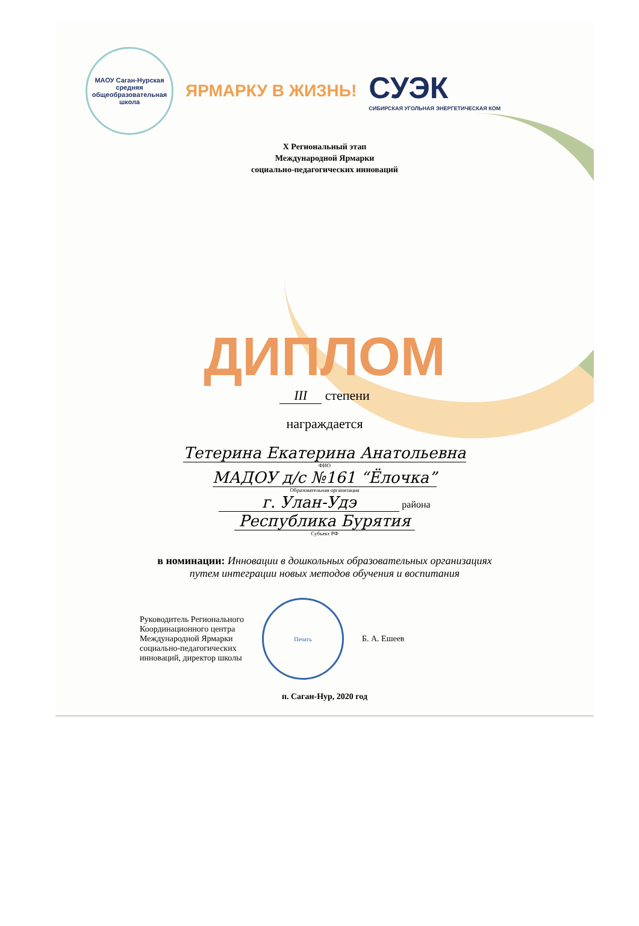МАОУ Саган-Нурская средняя общеобразовательная школа
ЯРМАРКУ В ЖИЗНЬ!
СУЭК
СИБИРСКАЯ УГОЛЬНАЯ ЭНЕРГЕТИЧЕСКАЯ КОМ
X Региональный этап
Международной Ярмарки
социально-педагогических инноваций
ДИПЛОМ
III степени
награждается
Тетерина Екатерина Анатольевна
ФИО
МАДОУ д/с №161 “Ёлочка”
Образовательная организация
г. Улан-Удэ района
Республика Бурятия
Субъект РФ
в номинации: Инновации в дошкольных образовательных организациях
путем интеграции новых методов обучения и воспитания
Руководитель Регионального
Координационного центра
Международной Ярмарки
социально-педагогических
инноваций, директор школы
Печать
Б. А. Ешеев
п. Саган-Нур, 2020 год